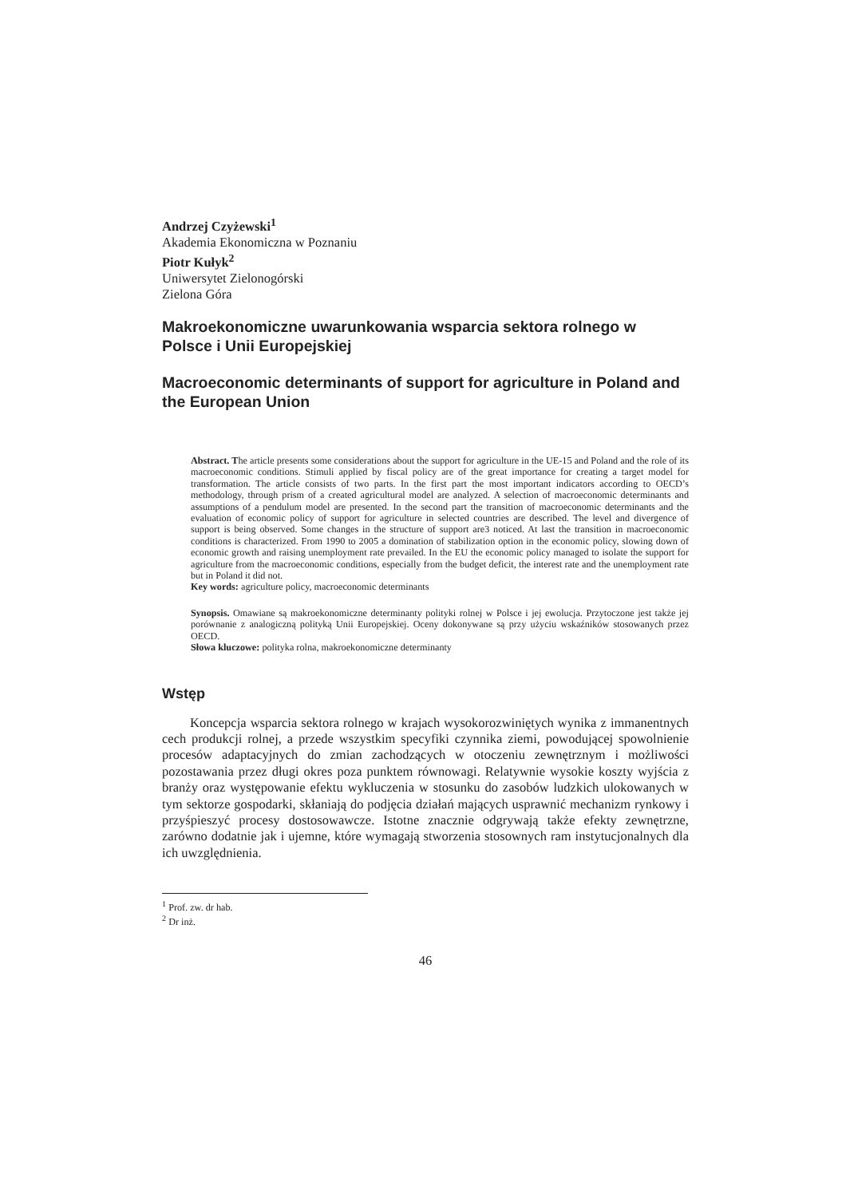Andrzej Czyżewski<sup>1</sup>
Akademia Ekonomiczna w Poznaniu
Piotr Kułyk<sup>2</sup>
Uniwersytet Zielonogórski
Zielona Góra
Makroekonomiczne uwarunkowania wsparcia sektora rolnego w Polsce i Unii Europejskiej
Macroeconomic determinants of support for agriculture in Poland and the European Union
Abstract. The article presents some considerations about the support for agriculture in the UE-15 and Poland and the role of its macroeconomic conditions. Stimuli applied by fiscal policy are of the great importance for creating a target model for transformation. The article consists of two parts. In the first part the most important indicators according to OECD’s methodology, through prism of a created agricultural model are analyzed. A selection of macroeconomic determinants and assumptions of a pendulum model are presented. In the second part the transition of macroeconomic determinants and the evaluation of economic policy of support for agriculture in selected countries are described. The level and divergence of support is being observed. Some changes in the structure of support are3 noticed. At last the transition in macroeconomic conditions is characterized. From 1990 to 2005 a domination of stabilization option in the economic policy, slowing down of economic growth and raising unemployment rate prevailed. In the EU the economic policy managed to isolate the support for agriculture from the macroeconomic conditions, especially from the budget deficit, the interest rate and the unemployment rate but in Poland it did not.
Key words: agriculture policy, macroeconomic determinants
Synopsis. Omawiane są makroekonomiczne determinanty polityki rolnej w Polsce i jej ewolucja. Przytoczone jest także jej porównanie z analogiczną polityką Unii Europejskiej. Oceny dokonywane są przy użyciu wskaźników stosowanych przez OECD.
Słowa kluczowe: polityka rolna, makroekonomiczne determinanty
Wstęp
Koncepcja wsparcia sektora rolnego w krajach wysokorozwiniętych wynika z immanentnych cech produkcji rolnej, a przede wszystkim specyfiki czynnika ziemi, powodującej spowolnienie procesów adaptacyjnych do zmian zachodzących w otoczeniu zewnętrznym i możliwości pozostawania przez długi okres poza punktem równowagi. Relatywnie wysokie koszty wyjścia z branży oraz występowanie efektu wykluczenia w stosunku do zasobów ludzkich ulokowanych w tym sektorze gospodarki, skłaniają do podjęcia działań mających usprawnić mechanizm rynkowy i przyśpieszyć procesy dostosowawcze. Istotne znacznie odgrywają także efekty zewnętrzne, zarówno dodatnie jak i ujemne, które wymagają stworzenia stosownych ram instytucjonalnych dla ich uwzględnienia.
<sup>1</sup> Prof. zw. dr hab.
<sup>2</sup> Dr inż.
46